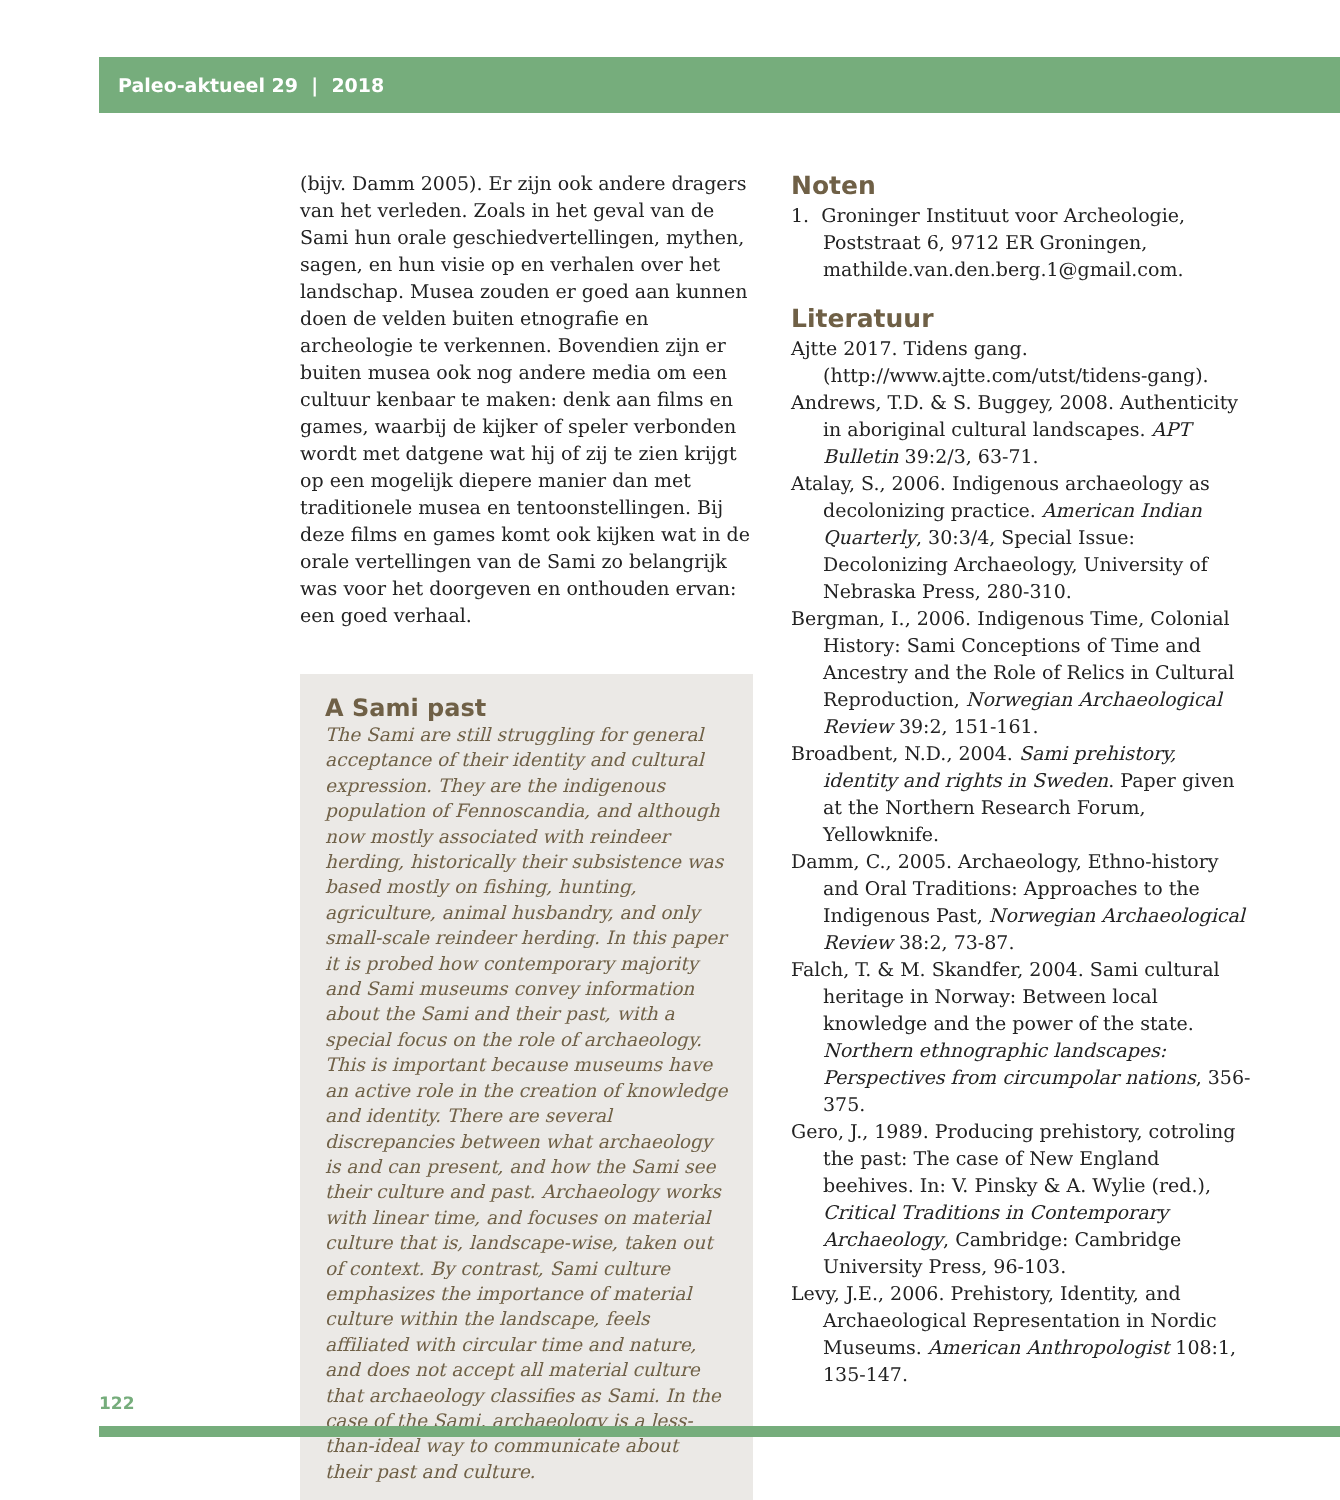Paleo-aktueel 29 | 2018
(bijv. Damm 2005). Er zijn ook andere dragers van het verleden. Zoals in het geval van de Sami hun orale geschiedvertellingen, mythen, sagen, en hun visie op en verhalen over het landschap. Musea zouden er goed aan kunnen doen de velden buiten etnografie en archeologie te verkennen. Bovendien zijn er buiten musea ook nog andere media om een cultuur kenbaar te maken: denk aan films en games, waarbij de kijker of speler verbonden wordt met datgene wat hij of zij te zien krijgt op een mogelijk diepere manier dan met traditionele musea en tentoonstellingen. Bij deze films en games komt ook kijken wat in de orale vertellingen van de Sami zo belangrijk was voor het doorgeven en onthouden ervan: een goed verhaal.
A Sami past
The Sami are still struggling for general acceptance of their identity and cultural expression. They are the indigenous population of Fennoscandia, and although now mostly associated with reindeer herding, historically their subsistence was based mostly on fishing, hunting, agriculture, animal husbandry, and only small-scale reindeer herding. In this paper it is probed how contemporary majority and Sami museums convey information about the Sami and their past, with a special focus on the role of archaeology. This is important because museums have an active role in the creation of knowledge and identity. There are several discrepancies between what archaeology is and can present, and how the Sami see their culture and past. Archaeology works with linear time, and focuses on material culture that is, landscape-wise, taken out of context. By contrast, Sami culture emphasizes the importance of material culture within the landscape, feels affiliated with circular time and nature, and does not accept all material culture that archaeology classifies as Sami. In the case of the Sami, archaeology is a less-than-ideal way to communicate about their past and culture.
Noten
1. Groninger Instituut voor Archeologie, Poststraat 6, 9712 ER Groningen, mathilde.van.den.berg.1@gmail.com.
Literatuur
Ajtte 2017. Tidens gang. (http://www.ajtte.com/utst/tidens-gang).
Andrews, T.D. & S. Buggey, 2008. Authenticity in aboriginal cultural landscapes. APT Bulletin 39:2/3, 63-71.
Atalay, S., 2006. Indigenous archaeology as decolonizing practice. American Indian Quarterly, 30:3/4, Special Issue: Decolonizing Archaeology, University of Nebraska Press, 280-310.
Bergman, I., 2006. Indigenous Time, Colonial History: Sami Conceptions of Time and Ancestry and the Role of Relics in Cultural Reproduction, Norwegian Archaeological Review 39:2, 151-161.
Broadbent, N.D., 2004. Sami prehistory, identity and rights in Sweden. Paper given at the Northern Research Forum, Yellowknife.
Damm, C., 2005. Archaeology, Ethno-history and Oral Traditions: Approaches to the Indigenous Past, Norwegian Archaeological Review 38:2, 73-87.
Falch, T. & M. Skandfer, 2004. Sami cultural heritage in Norway: Between local knowledge and the power of the state. Northern ethnographic landscapes: Perspectives from circumpolar nations, 356-375.
Gero, J., 1989. Producing prehistory, cotroling the past: The case of New England beehives. In: V. Pinsky & A. Wylie (red.), Critical Traditions in Contemporary Archaeology, Cambridge: Cambridge University Press, 96-103.
Levy, J.E., 2006. Prehistory, Identity, and Archaeological Representation in Nordic Museums. American Anthropologist 108:1, 135-147.
122